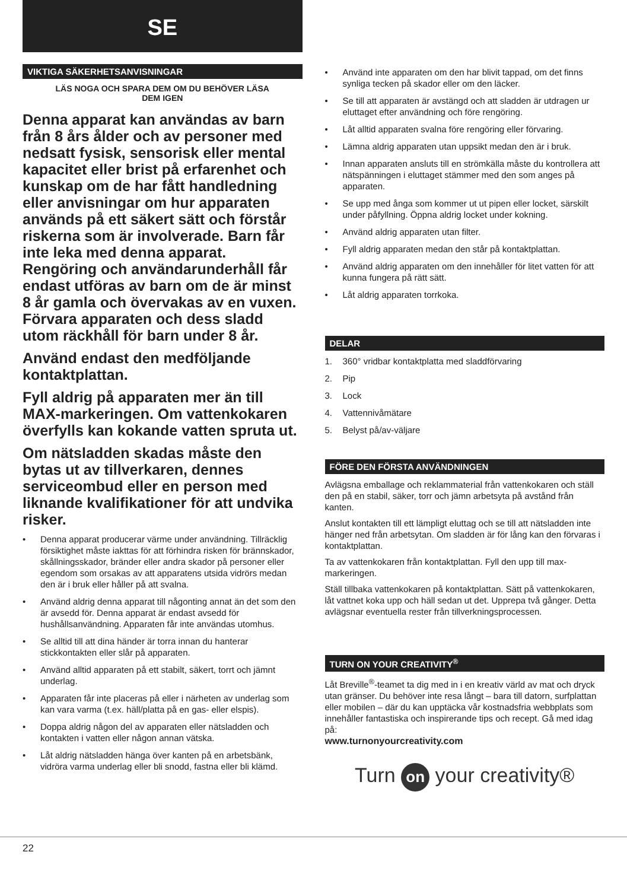SE
VIKTIGA SÄKERHETSANVISNINGAR
LÄS NOGA OCH SPARA DEM OM DU BEHÖVER LÄSA DEM IGEN
Denna apparat kan användas av barn från 8 års ålder och av personer med nedsatt fysisk, sensorisk eller mental kapacitet eller brist på erfarenhet och kunskap om de har fått handledning eller anvisningar om hur apparaten används på ett säkert sätt och förstår riskerna som är involverade. Barn får inte leka med denna apparat. Rengöring och användarunderhåll får endast utföras av barn om de är minst 8 år gamla och övervakas av en vuxen. Förvara apparaten och dess sladd utom räckhåll för barn under 8 år.
Använd endast den medföljande kontaktplattan.
Fyll aldrig på apparaten mer än till MAX-markeringen. Om vattenkokaren överfylls kan kokande vatten spruta ut.
Om nätsladden skadas måste den bytas ut av tillverkaren, dennes serviceombud eller en person med liknande kvalifikationer för att undvika risker.
• Denna apparat producerar värme under användning. Tillräcklig försiktighet måste iakttas för att förhindra risken för brännskador, skållningsskador, bränder eller andra skador på personer eller egendom som orsakas av att apparatens utsida vidrörs medan den är i bruk eller håller på att svalna.
• Använd aldrig denna apparat till någonting annat än det som den är avsedd för. Denna apparat är endast avsedd för hushållsanvändning. Apparaten får inte användas utomhus.
• Se alltid till att dina händer är torra innan du hanterar stickkontakten eller slår på apparaten.
• Använd alltid apparaten på ett stabilt, säkert, torrt och jämnt underlag.
• Apparaten får inte placeras på eller i närheten av underlag som kan vara varma (t.ex. häll/platta på en gas- eller elspis).
• Doppa aldrig någon del av apparaten eller nätsladden och kontakten i vatten eller någon annan vätska.
• Låt aldrig nätsladden hänga över kanten på en arbetsbänk, vidröra varma underlag eller bli snodd, fastna eller bli klämd.
• Använd inte apparaten om den har blivit tappad, om det finns synliga tecken på skador eller om den läcker.
• Se till att apparaten är avstängd och att sladden är utdragen ur eluttaget efter användning och före rengöring.
• Låt alltid apparaten svalna före rengöring eller förvaring.
• Lämna aldrig apparaten utan uppsikt medan den är i bruk.
• Innan apparaten ansluts till en strömkälla måste du kontrollera att nätspänningen i eluttaget stämmer med den som anges på apparaten.
• Se upp med ånga som kommer ut ut pipen eller locket, särskilt under påfyllning. Öppna aldrig locket under kokning.
• Använd aldrig apparaten utan filter.
• Fyll aldrig apparaten medan den står på kontaktplattan.
• Använd aldrig apparaten om den innehåller för litet vatten för att kunna fungera på rätt sätt.
• Låt aldrig apparaten torrkoka.
DELAR
1. 360° vridbar kontaktplatta med sladdförvaring
2. Pip
3. Lock
4. Vattennivåmätare
5. Belyst på/av-väljare
FÖRE DEN FÖRSTA ANVÄNDNINGEN
Avlägsna emballage och reklammaterial från vattenkokaren och ställ den på en stabil, säker, torr och jämn arbetsyta på avstånd från kanten.
Anslut kontakten till ett lämpligt eluttag och se till att nätsladden inte hänger ned från arbetsytan. Om sladden är för lång kan den förvaras i kontaktplattan.
Ta av vattenkokaren från kontaktplattan. Fyll den upp till max-markeringen.
Ställ tillbaka vattenkokaren på kontaktplattan. Sätt på vattenkokaren, låt vattnet koka upp och häll sedan ut det. Upprepa två gånger. Detta avlägsnar eventuella rester från tillverkningsprocessen.
TURN ON YOUR CREATIVITY<sup>®</sup>
Låt Breville<sup>®</sup>-teamet ta dig med in i en kreativ värld av mat och dryck utan gränser. Du behöver inte resa långt – bara till datorn, surfplattan eller mobilen – där du kan upptäcka vår kostnadsfria webbplats som innehåller fantastiska och inspirerande tips och recept. Gå med idag på:
www.turnonyourcreativity.com
Turn on your creativity®
22